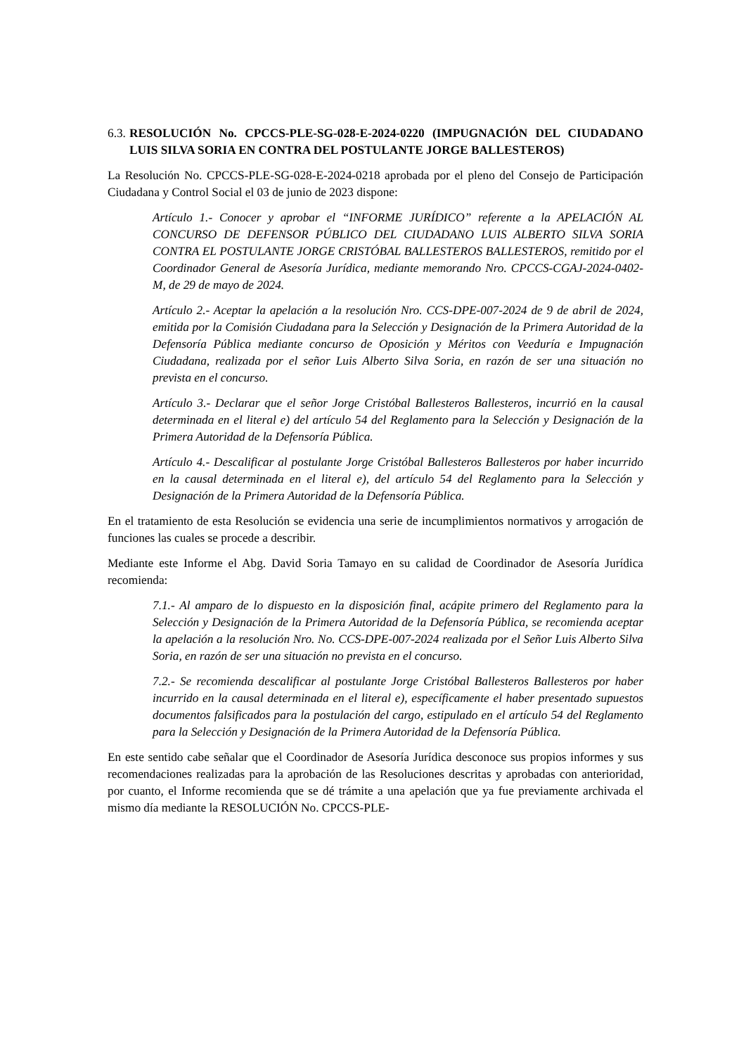6.3. RESOLUCIÓN No. CPCCS-PLE-SG-028-E-2024-0220 (IMPUGNACIÓN DEL CIUDADANO LUIS SILVA SORIA EN CONTRA DEL POSTULANTE JORGE BALLESTEROS)
La Resolución No. CPCCS-PLE-SG-028-E-2024-0218 aprobada por el pleno del Consejo de Participación Ciudadana y Control Social el 03 de junio de 2023 dispone:
Artículo 1.- Conocer y aprobar el “INFORME JURÍDICO” referente a la APELACIÓN AL CONCURSO DE DEFENSOR PÚBLICO DEL CIUDADANO LUIS ALBERTO SILVA SORIA CONTRA EL POSTULANTE JORGE CRISTÓBAL BALLESTEROS BALLESTEROS, remitido por el Coordinador General de Asesoría Jurídica, mediante memorando Nro. CPCCS-CGAJ-2024-0402-M, de 29 de mayo de 2024.
Artículo 2.- Aceptar la apelación a la resolución Nro. CCS-DPE-007-2024 de 9 de abril de 2024, emitida por la Comisión Ciudadana para la Selección y Designación de la Primera Autoridad de la Defensoría Pública mediante concurso de Oposición y Méritos con Veeduría e Impugnación Ciudadana, realizada por el señor Luis Alberto Silva Soria, en razón de ser una situación no prevista en el concurso.
Artículo 3.- Declarar que el señor Jorge Cristóbal Ballesteros Ballesteros, incurrió en la causal determinada en el literal e) del artículo 54 del Reglamento para la Selección y Designación de la Primera Autoridad de la Defensoría Pública.
Artículo 4.- Descalificar al postulante Jorge Cristóbal Ballesteros Ballesteros por haber incurrido en la causal determinada en el literal e), del artículo 54 del Reglamento para la Selección y Designación de la Primera Autoridad de la Defensoría Pública.
En el tratamiento de esta Resolución se evidencia una serie de incumplimientos normativos y arrogación de funciones las cuales se procede a describir.
Mediante este Informe el Abg. David Soria Tamayo en su calidad de Coordinador de Asesoría Jurídica recomienda:
7.1.- Al amparo de lo dispuesto en la disposición final, acápite primero del Reglamento para la Selección y Designación de la Primera Autoridad de la Defensoría Pública, se recomienda aceptar la apelación a la resolución Nro. No. CCS-DPE-007-2024 realizada por el Señor Luis Alberto Silva Soria, en razón de ser una situación no prevista en el concurso.
7.2.- Se recomienda descalificar al postulante Jorge Cristóbal Ballesteros Ballesteros por haber incurrido en la causal determinada en el literal e), específicamente el haber presentado supuestos documentos falsificados para la postulación del cargo, estipulado en el artículo 54 del Reglamento para la Selección y Designación de la Primera Autoridad de la Defensoría Pública.
En este sentido cabe señalar que el Coordinador de Asesoría Jurídica desconoce sus propios informes y sus recomendaciones realizadas para la aprobación de las Resoluciones descritas y aprobadas con anterioridad, por cuanto, el Informe recomienda que se dé trámite a una apelación que ya fue previamente archivada el mismo día mediante la RESOLUCIÓN No. CPCCS-PLE-